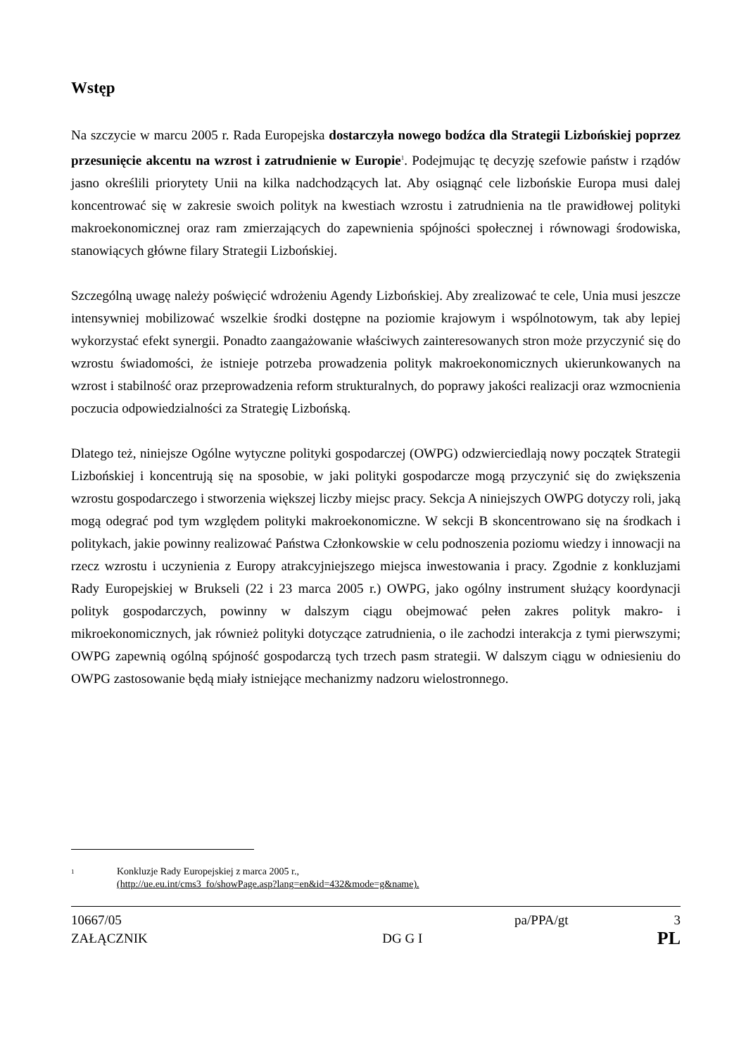Wstęp
Na szczycie w marcu 2005 r. Rada Europejska dostarczyła nowego bodźca dla Strategii Lizbońskiej poprzez przesunięcie akcentu na wzrost i zatrudnienie w Europie<sup>1</sup>. Podejmując tę decyzję szefowie państw i rządów jasno określili priorytety Unii na kilka nadchodzących lat. Aby osiągnąć cele lizbońskie Europa musi dalej koncentrować się w zakresie swoich polityk na kwestiach wzrostu i zatrudnienia na tle prawidłowej polityki makroekonomicznej oraz ram zmierzających do zapewnienia spójności społecznej i równowagi środowiska, stanowiących główne filary Strategii Lizbońskiej.
Szczególną uwagę należy poświęcić wdrożeniu Agendy Lizbońskiej. Aby zrealizować te cele, Unia musi jeszcze intensywniej mobilizować wszelkie środki dostępne na poziomie krajowym i wspólnotowym, tak aby lepiej wykorzystać efekt synergii. Ponadto zaangażowanie właściwych zainteresowanych stron może przyczynić się do wzrostu świadomości, że istnieje potrzeba prowadzenia polityk makroekonomicznych ukierunkowanych na wzrost i stabilność oraz przeprowadzenia reform strukturalnych, do poprawy jakości realizacji oraz wzmocnienia poczucia odpowiedzialności za Strategię Lizbońską.
Dlatego też, niniejsze Ogólne wytyczne polityki gospodarczej (OWPG) odzwierciedlają nowy początek Strategii Lizbońskiej i koncentrują się na sposobie, w jaki polityki gospodarcze mogą przyczynić się do zwiększenia wzrostu gospodarczego i stworzenia większej liczby miejsc pracy. Sekcja A niniejszych OWPG dotyczy roli, jaką mogą odegrać pod tym względem polityki makroekonomiczne. W sekcji B skoncentrowano się na środkach i politykach, jakie powinny realizować Państwa Członkowskie w celu podnoszenia poziomu wiedzy i innowacji na rzecz wzrostu i uczynienia z Europy atrakcyjniejszego miejsca inwestowania i pracy. Zgodnie z konkluzjami Rady Europejskiej w Brukseli (22 i 23 marca 2005 r.) OWPG, jako ogólny instrument służący koordynacji polityk gospodarczych, powinny w dalszym ciągu obejmować pełen zakres polityk makro- i mikroekonomicznych, jak również polityki dotyczące zatrudnienia, o ile zachodzi interakcja z tymi pierwszymi; OWPG zapewnią ogólną spójność gospodarczą tych trzech pasm strategii. W dalszym ciągu w odniesieniu do OWPG zastosowanie będą miały istniejące mechanizmy nadzoru wielostronnego.
1 Konkluzje Rady Europejskiej z marca 2005 r.,
(http://ue.eu.int/cms3_fo/showPage.asp?lang=en&id=432&mode=g&name).
10667/05 pa/PPA/gt 3
ZAŁĄCZNIK DG G I PL